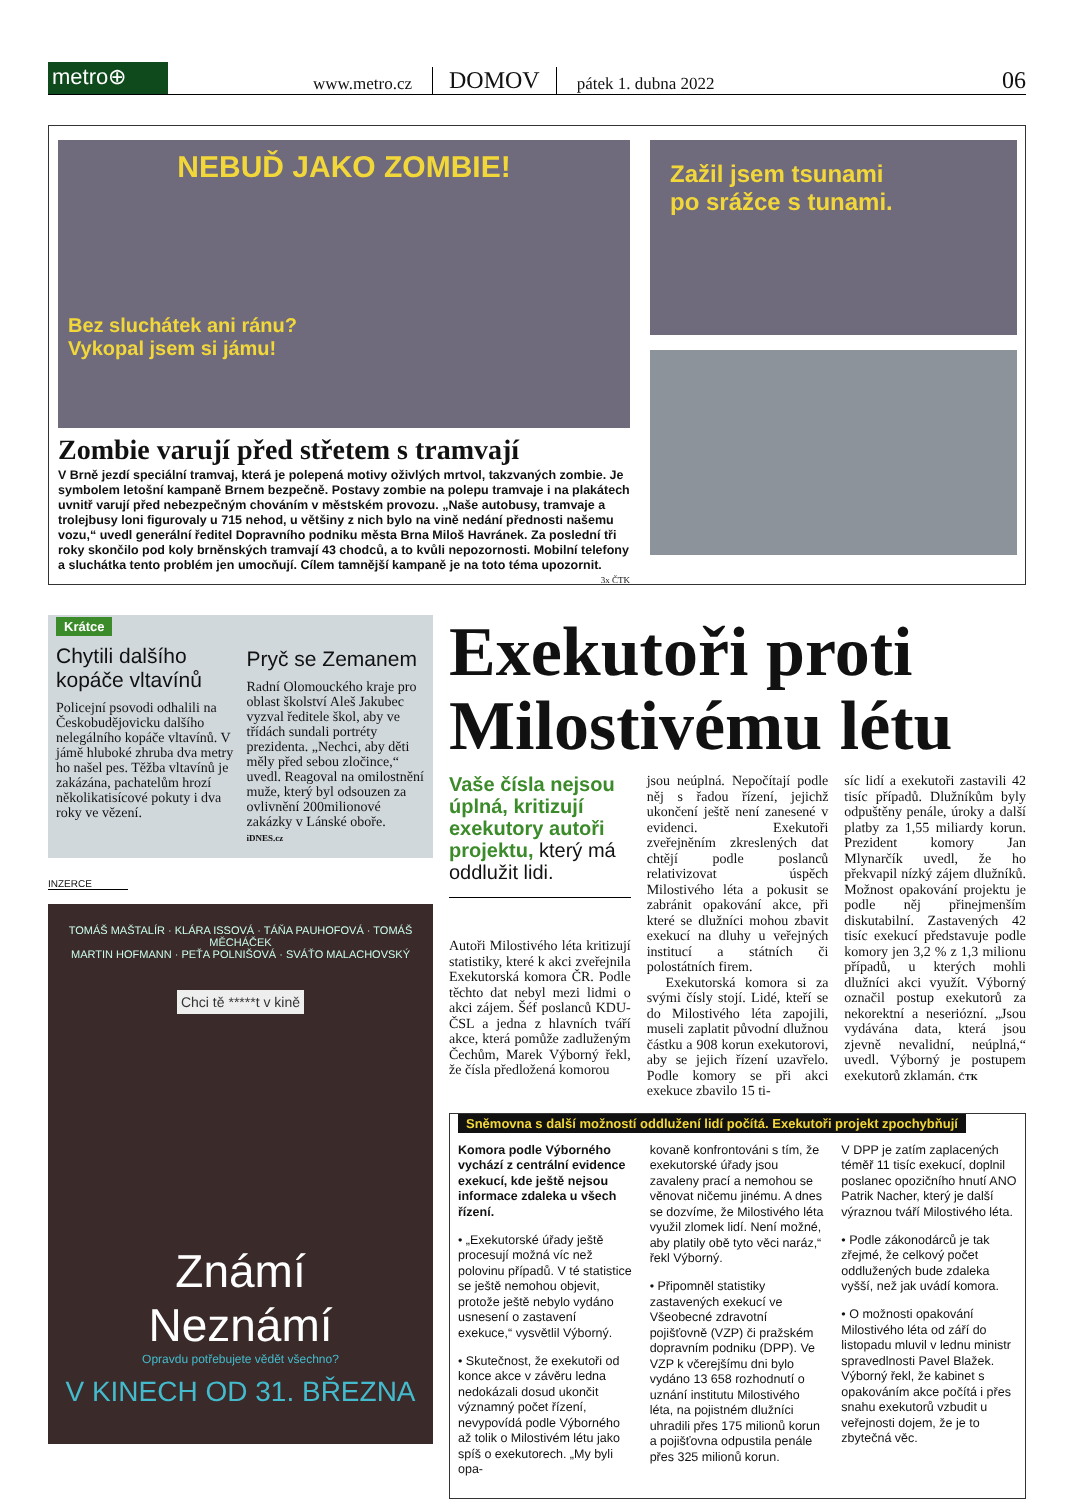metro⊕
www.metro.cz DOMOV pátek 1. dubna 2022 06
NEBUĎ JAKO ZOMBIE!
Bez sluchátek ani ránu?
Vykopal jsem si jámu!
Zombie varují před střetem s tramvají
V Brně jezdí speciální tramvaj, která je polepená motivy oživlých mrtvol, takzvaných zombie. Je symbolem letošní kampaně Brnem bezpečně. Postavy zombie na polepu tramvaje i na plakátech uvnitř varují před nebezpečným chováním v městském provozu. „Naše autobusy, tramvaje a trolejbusy loni figurovaly u 715 nehod, u většiny z nich bylo na vině nedání přednosti našemu vozu,“ uvedl generální ředitel Dopravního podniku města Brna Miloš Havránek. Za poslední tři roky skončilo pod koly brněnských tramvají 43 chodců, a to kvůli nepozornosti. Mobilní telefony a sluchátka tento problém jen umocňují. Cílem tamnější kampaně je na toto téma upozornit. 3x ČTK
Zažil jsem tsunami
po srážce s tunami.
Krátce
Chytili dalšího kopáče vltavínů
Policejní psovodi odhalili na Českobudějovicku dalšího nelegálního kopáče vltavínů. V jámě hluboké zhruba dva metry ho našel pes. Těžba vltavínů je zakázána, pachatelům hrozí několikatisícové pokuty i dva roky ve vězení.
Pryč se Zemanem
Radní Olomouckého kraje pro oblast školství Aleš Jakubec vyzval ředitele škol, aby ve třídách sundali portréty prezidenta. „Nechci, aby děti měly před sebou zločince,“ uvedl. Reagoval na omilostnění muže, který byl odsouzen za ovlivnění 200milionové zakázky v Lánské oboře. iDNES.cz
INZERCE
TOMÁŠ MAŠTALÍR · KLÁRA ISSOVÁ · TÁŇA PAUHOFOVÁ · TOMÁŠ MĚCHÁČEK
MARTIN HOFMANN · PEŤA POLNIŠOVÁ · SVÁŤO MALACHOVSKÝ
Chci tě *****t v kině
Známí
Neznámí
Opravdu potřebujete vědět všechno?
V KINECH OD 31. BŘEZNA
Exekutoři proti Milostivému létu
Vaše čísla nejsou úplná, kritizují exekutory autoři projektu, který má oddlužit lidi.
Autoři Milostivého léta kritizují statistiky, které k akci zveřejnila Exekutorská komora ČR. Podle těchto dat nebyl mezi lidmi o akci zájem. Šéf poslanců KDU-ČSL a jedna z hlavních tváří akce, která pomůže zadluženým Čechům, Marek Výborný řekl, že čísla předložená komorou
jsou neúplná. Nepočítají podle něj s řadou řízení, jejichž ukončení ještě není zanesené v evidenci. Exekutoři zveřejněním zkreslených dat chtějí podle poslanců relativizovat úspěch Milostivého léta a pokusit se zabránit opakování akce, při které se dlužníci mohou zbavit exekucí na dluhy u veřejných institucí a státních či polostátních firem.
Exekutorská komora si za svými čísly stojí. Lidé, kteří se do Milostivého léta zapojili, museli zaplatit původní dlužnou částku a 908 korun exekutorovi, aby se jejich řízení uzavřelo. Podle komory se při akci exekuce zbavilo 15 ti-
síc lidí a exekutoři zastavili 42 tisíc případů. Dlužníkům byly odpuštěny penále, úroky a další platby za 1,55 miliardy korun. Prezident komory Jan Mlynarčík uvedl, že ho překvapil nízký zájem dlužníků. Možnost opakování projektu je podle něj přinejmenším diskutabilní. Zastavených 42 tisíc exekucí představuje podle komory jen 3,2 % z 1,3 milionu případů, u kterých mohli dlužníci akci využít. Výborný označil postup exekutorů za nekorektní a neseriózní. „Jsou vydávána data, která jsou zjevně nevalidní, neúplná,“ uvedl. Výborný je postupem exekutorů zklamán. ČTK
Sněmovna s další možností oddlužení lidí počítá. Exekutoři projekt zpochybňují
Komora podle Výborného vychází z centrální evidence exekucí, kde ještě nejsou informace zdaleka u všech řízení.
• „Exekutorské úřady ještě procesují možná víc než polovinu případů. V té statistice se ještě nemohou objevit, protože ještě nebylo vydáno usnesení o zastavení exekuce,“ vysvětlil Výborný.
• Skutečnost, že exekutoři od konce akce v závěru ledna nedokázali dosud ukončit významný počet řízení, nevypovídá podle Výborného až tolik o Milostivém létu jako spíš o exekutorech. „My byli opa-
kovaně konfrontováni s tím, že exekutorské úřady jsou zavaleny prací a nemohou se věnovat ničemu jinému. A dnes se dozvíme, že Milostivého léta využil zlomek lidí. Není možné, aby platily obě tyto věci naráz,“ řekl Výborný.
• Připomněl statistiky zastavených exekucí ve Všeobecné zdravotní pojišťovně (VZP) či pražském dopravním podniku (DPP). Ve VZP k včerejšímu dni bylo vydáno 13 658 rozhodnutí o uznání institutu Milostivého léta, na pojistném dlužníci uhradili přes 175 milionů korun a pojišťovna odpustila penále přes 325 milionů korun.
V DPP je zatím zaplacených téměř 11 tisíc exekucí, doplnil poslanec opozičního hnutí ANO Patrik Nacher, který je další výraznou tváří Milostivého léta.
• Podle zákonodárců je tak zřejmé, že celkový počet oddlužených bude zdaleka vyšší, než jak uvádí komora.
• O možnosti opakování Milostivého léta od září do listopadu mluvil v lednu ministr spravedlnosti Pavel Blažek. Výborný řekl, že kabinet s opakováním akce počítá i přes snahu exekutorů vzbudit u veřejnosti dojem, že je to zbytečná věc.